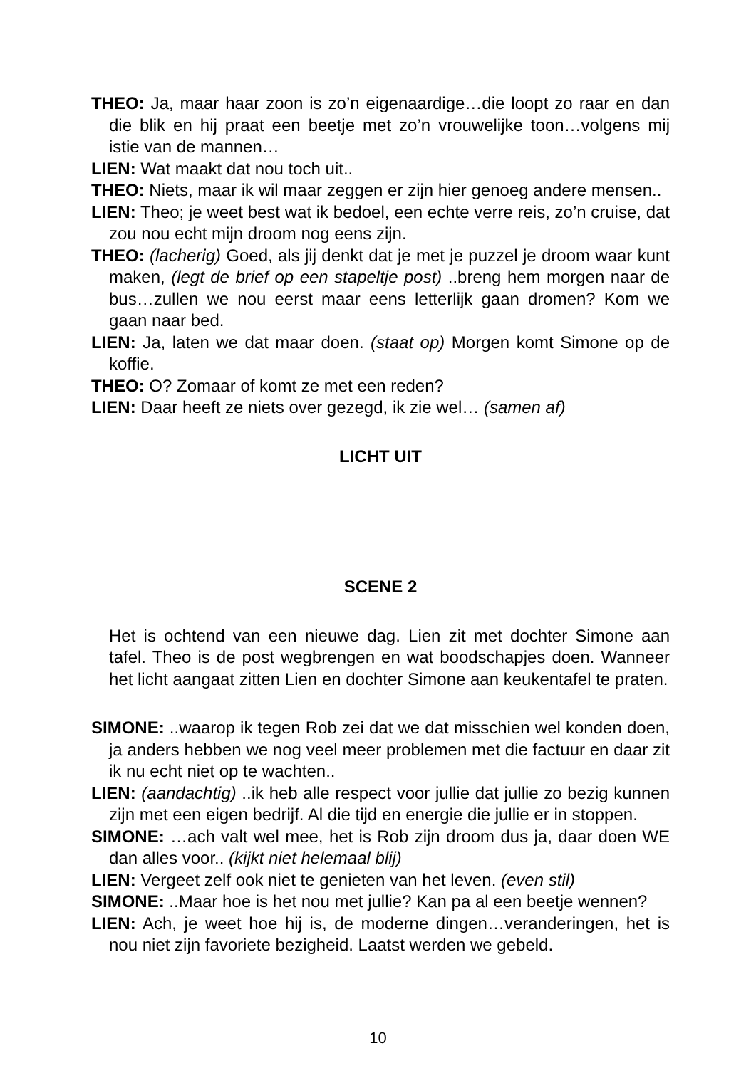THEO: Ja, maar haar zoon is zo’n eigenaardige…die loopt zo raar en dan die blik en hij praat een beetje met zo’n vrouwelijke toon…volgens mij istie van de mannen…
LIEN: Wat maakt dat nou toch uit..
THEO: Niets, maar ik wil maar zeggen er zijn hier genoeg andere mensen..
LIEN: Theo; je weet best wat ik bedoel, een echte verre reis, zo’n cruise, dat zou nou echt mijn droom nog eens zijn.
THEO: (lacherig) Goed, als jij denkt dat je met je puzzel je droom waar kunt maken, (legt de brief op een stapeltje post) ..breng hem morgen naar de bus…zullen we nou eerst maar eens letterlijk gaan dromen? Kom we gaan naar bed.
LIEN: Ja, laten we dat maar doen. (staat op) Morgen komt Simone op de koffie.
THEO: O? Zomaar of komt ze met een reden?
LIEN: Daar heeft ze niets over gezegd, ik zie wel… (samen af)
LICHT UIT
SCENE 2
Het is ochtend van een nieuwe dag. Lien zit met dochter Simone aan tafel. Theo is de post wegbrengen en wat boodschapjes doen. Wanneer het licht aangaat zitten Lien en dochter Simone aan keukentafel te praten.
SIMONE: ..waarop ik tegen Rob zei dat we dat misschien wel konden doen, ja anders hebben we nog veel meer problemen met die factuur en daar zit ik nu echt niet op te wachten..
LIEN: (aandachtig) ..ik heb alle respect voor jullie dat jullie zo bezig kunnen zijn met een eigen bedrijf. Al die tijd en energie die jullie er in stoppen.
SIMONE: …ach valt wel mee, het is Rob zijn droom dus ja, daar doen WE dan alles voor.. (kijkt niet helemaal blij)
LIEN: Vergeet zelf ook niet te genieten van het leven. (even stil)
SIMONE: ..Maar hoe is het nou met jullie? Kan pa al een beetje wennen?
LIEN: Ach, je weet hoe hij is, de moderne dingen…veranderingen, het is nou niet zijn favoriete bezigheid. Laatst werden we gebeld.
10